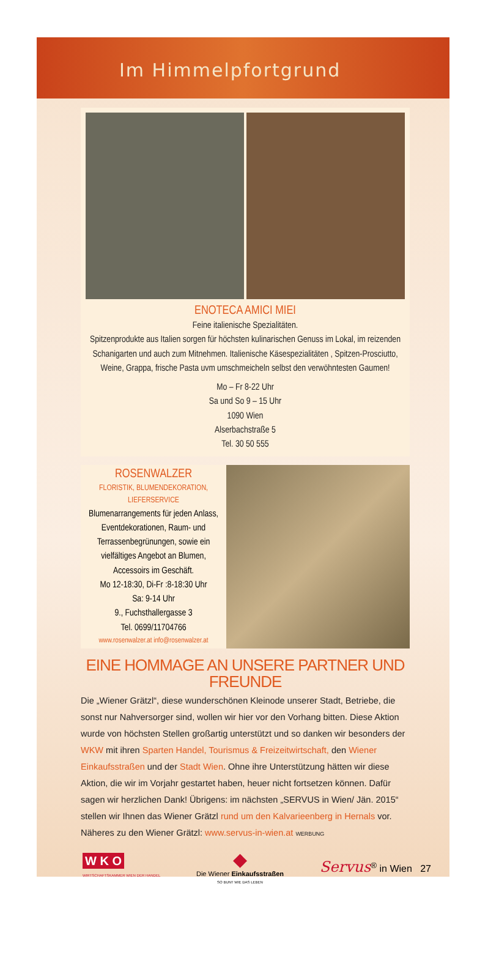Im Himmelpfortgrund
ENOTECA AMICI MIEI
Feine italienische Spezialitäten.
Spitzenprodukte aus Italien sorgen für höchsten kulinarischen Genuss im Lokal, im reizenden Schanigarten und auch zum Mitnehmen. Italienische Käsespezialitäten , Spitzen-Prosciutto, Weine, Grappa, frische Pasta uvm umschmeicheln selbst den verwöhntesten Gaumen!
Mo – Fr 8-22 Uhr
Sa und So 9 – 15 Uhr
1090 Wien
Alserbachstraße 5
Tel. 30 50 555
ROSENWALZER
FLORISTIK, BLUMENDEKORATION, LIEFERSERVICE
Blumenarrangements für jeden Anlass, Eventdekorationen, Raum- und Terrassenbegrünungen, sowie ein vielfältiges Angebot an Blumen, Accessoirs im Geschäft.
Mo 12-18:30, Di-Fr :8-18:30 Uhr
Sa: 9-14 Uhr
9., Fuchsthallergasse 3
Tel. 0699/11704766
www.rosenwalzer.at info@rosenwalzer.at
EINE HOMMAGE AN UNSERE PARTNER UND FREUNDE
Die „Wiener Grätzl“, diese wunderschönen Kleinode unserer Stadt, Betriebe, die sonst nur Nahversorger sind, wollen wir hier vor den Vorhang bitten. Diese Aktion wurde von höchsten Stellen großartig unterstützt und so danken wir besonders der WKW mit ihren Sparten Handel, Tourismus & Freizeitwirtschaft, den Wiener Einkaufsstraßen und der Stadt Wien. Ohne ihre Unterstützung hätten wir diese Aktion, die wir im Vorjahr gestartet haben, heuer nicht fortsetzen können. Dafür sagen wir herzlichen Dank! Übrigens: im nächsten „SERVUS in Wien/ Jän. 2015“ stellen wir Ihnen das Wiener Grätzl rund um den Kalvarieenberg in Hernals vor. Näheres zu den Wiener Grätzl: www.servus-in-wien.at WERBUNG
W K O
WIRTSCHAFTSKAMMER WIEN DER HANDEL
◆
Die Wiener Einkaufsstraßen
SO BUNT WIE DAS LEBEN
Servus<sup>®</sup> in Wien 27